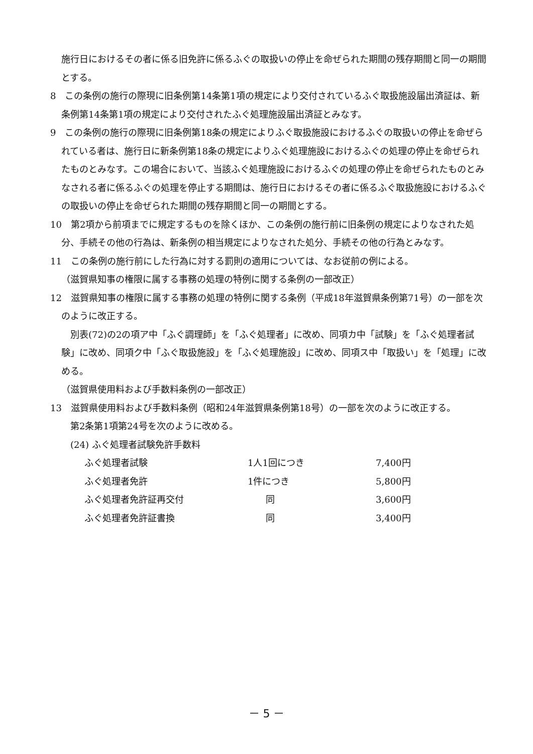施行日におけるその者に係る旧免許に係るふぐの取扱いの停止を命ぜられた期間の残存期間と同一の期間とする。
8　この条例の施行の際現に旧条例第14条第1項の規定により交付されているふぐ取扱施設届出済証は、新条例第14条第1項の規定により交付されたふぐ処理施設届出済証とみなす。
9　この条例の施行の際現に旧条例第18条の規定によりふぐ取扱施設におけるふぐの取扱いの停止を命ぜられている者は、施行日に新条例第18条の規定によりふぐ処理施設におけるふぐの処理の停止を命ぜられたものとみなす。この場合において、当該ふぐ処理施設におけるふぐの処理の停止を命ぜられたものとみなされる者に係るふぐの処理を停止する期間は、施行日におけるその者に係るふぐ取扱施設におけるふぐの取扱いの停止を命ぜられた期間の残存期間と同一の期間とする。
10　第2項から前項までに規定するものを除くほか、この条例の施行前に旧条例の規定によりなされた処分、手続その他の行為は、新条例の相当規定によりなされた処分、手続その他の行為とみなす。
11　この条例の施行前にした行為に対する罰則の適用については、なお従前の例による。
（滋賀県知事の権限に属する事務の処理の特例に関する条例の一部改正）
12　滋賀県知事の権限に属する事務の処理の特例に関する条例（平成18年滋賀県条例第71号）の一部を次のように改正する。
　別表(72)の2の項ア中「ふぐ調理師」を「ふぐ処理者」に改め、同項カ中「試験」を「ふぐ処理者試験」に改め、同項ク中「ふぐ取扱施設」を「ふぐ処理施設」に改め、同項ス中「取扱い」を「処理」に改める。
（滋賀県使用料および手数料条例の一部改正）
13　滋賀県使用料および手数料条例（昭和24年滋賀県条例第18号）の一部を次のように改正する。
　第2条第1項第24号を次のように改める。
　(24) ふぐ処理者試験免許手数料
| ふぐ処理者試験 | 1人1回につき | 7,400円 |
| ふぐ処理者免許 | 1件につき | 5,800円 |
| ふぐ処理者免許証再交付 | 同 | 3,600円 |
| ふぐ処理者免許証書換 | 同 | 3,400円 |
－ 5 －